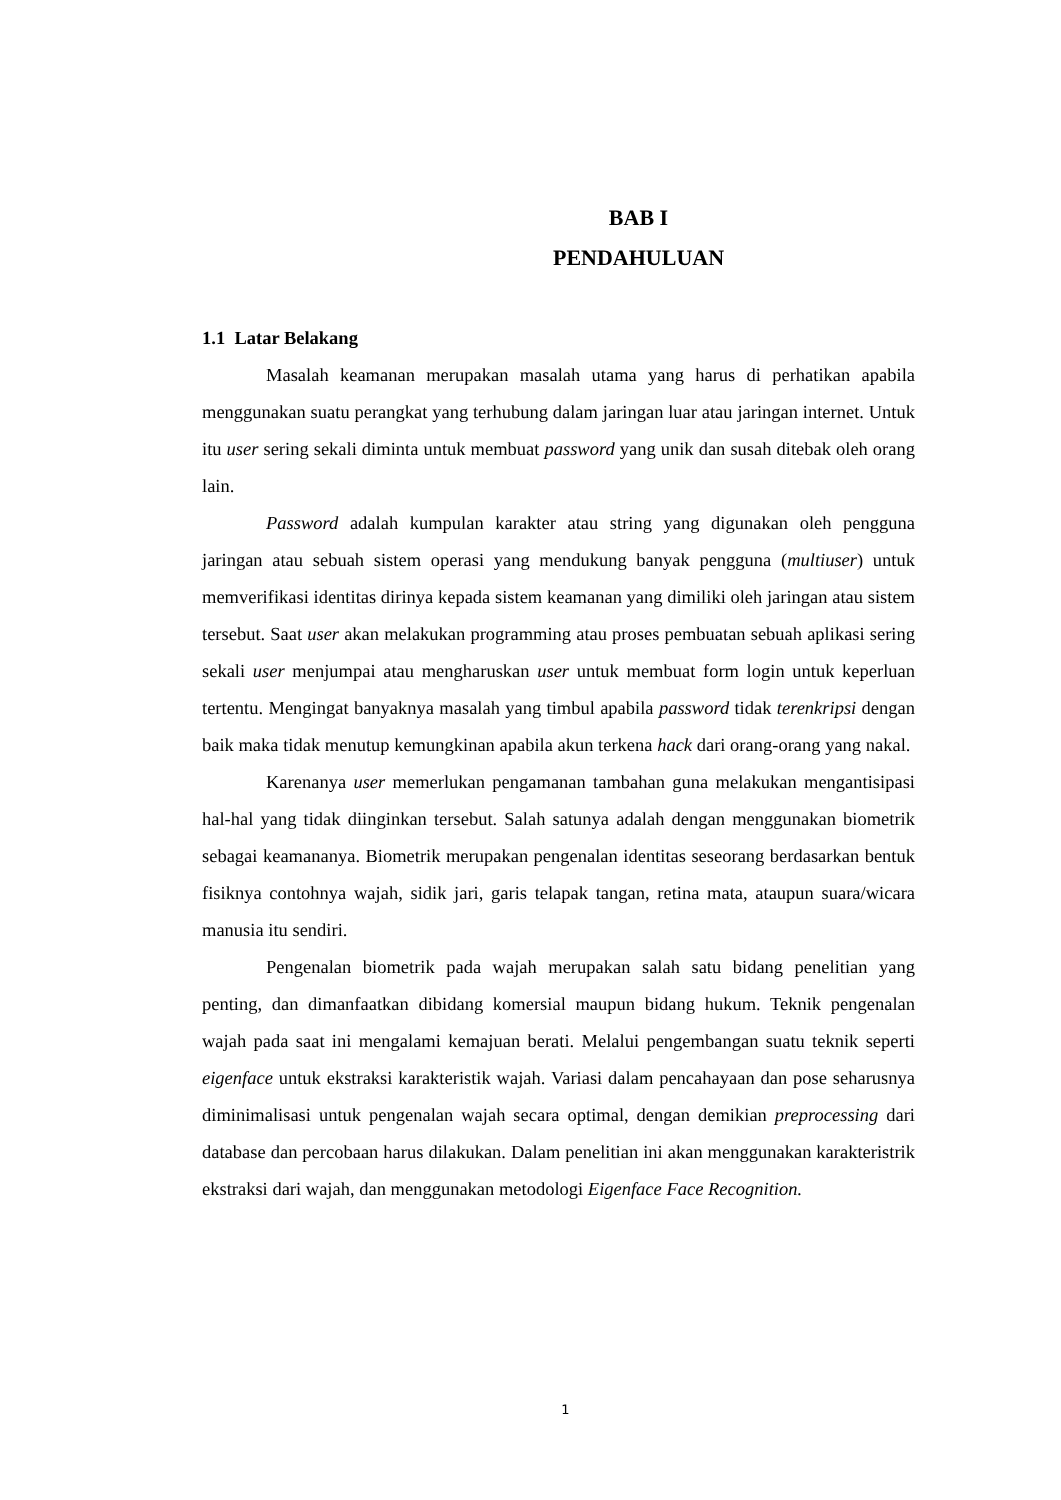BAB I
PENDAHULUAN
1.1 Latar Belakang
Masalah keamanan merupakan masalah utama yang harus di perhatikan apabila menggunakan suatu perangkat yang terhubung dalam jaringan luar atau jaringan internet. Untuk itu user sering sekali diminta untuk membuat password yang unik dan susah ditebak oleh orang lain.
Password adalah kumpulan karakter atau string yang digunakan oleh pengguna jaringan atau sebuah sistem operasi yang mendukung banyak pengguna (multiuser) untuk memverifikasi identitas dirinya kepada sistem keamanan yang dimiliki oleh jaringan atau sistem tersebut. Saat user akan melakukan programming atau proses pembuatan sebuah aplikasi sering sekali user menjumpai atau mengharuskan user untuk membuat form login untuk keperluan tertentu. Mengingat banyaknya masalah yang timbul apabila password tidak terenkripsi dengan baik maka tidak menutup kemungkinan apabila akun terkena hack dari orang-orang yang nakal.
Karenanya user memerlukan pengamanan tambahan guna melakukan mengantisipasi hal-hal yang tidak diinginkan tersebut. Salah satunya adalah dengan menggunakan biometrik sebagai keamananya. Biometrik merupakan pengenalan identitas seseorang berdasarkan bentuk fisiknya contohnya wajah, sidik jari, garis telapak tangan, retina mata, ataupun suara/wicara manusia itu sendiri.
Pengenalan biometrik pada wajah merupakan salah satu bidang penelitian yang penting, dan dimanfaatkan dibidang komersial maupun bidang hukum. Teknik pengenalan wajah pada saat ini mengalami kemajuan berati. Melalui pengembangan suatu teknik seperti eigenface untuk ekstraksi karakteristik wajah. Variasi dalam pencahayaan dan pose seharusnya diminimalisasi untuk pengenalan wajah secara optimal, dengan demikian preprocessing dari database dan percobaan harus dilakukan. Dalam penelitian ini akan menggunakan karakteristrik ekstraksi dari wajah, dan menggunakan metodologi Eigenface Face Recognition.
1